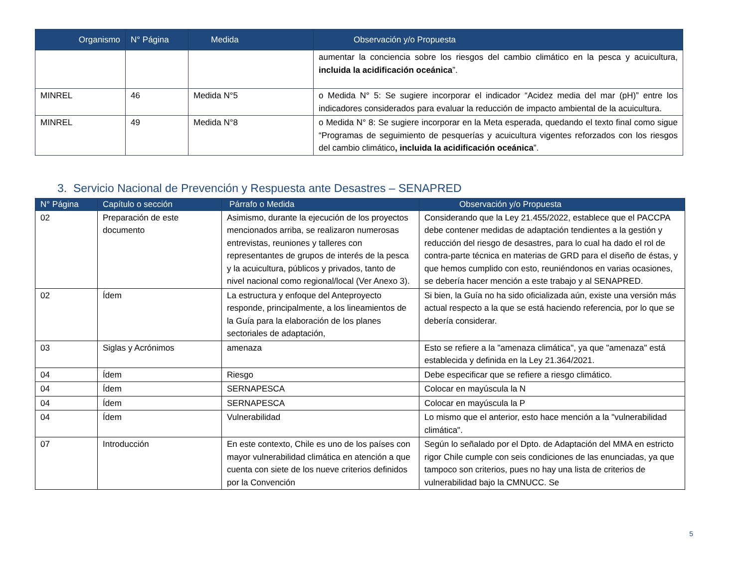| Organismo | N° Página | Medida | Observación y/o Propuesta |
| --- | --- | --- | --- |
| | | | aumentar la conciencia sobre los riesgos del cambio climático en la pesca y acuicultura, incluida la acidificación oceánica ”. |
| MINREL | 46 | Medida N°5 | o Medida N° 5: Se sugiere incorporar el indicador “Acidez media del mar (pH)” entre los indicadores considerados para evaluar la reducción de impacto ambiental de la acuicultura. |
| MINREL | 49 | Medida N°8 | o Medida N° 8: Se sugiere incorporar en la Meta esperada, quedando el texto final como sigue “Programas de seguimiento de pesquerías y acuicultura vigentes reforzados con los riesgos del cambio climático , incluida la acidificación oceánica ”. |
3. Servicio Nacional de Prevención y Respuesta ante Desastres – SENAPRED
| N° Página | Capítulo o sección | Párrafo o Medida | Observación y/o Propuesta |
| --- | --- | --- | --- |
| 02 | Preparación de este documento | Asimismo, durante la ejecución de los proyectos mencionados arriba, se realizaron numerosas entrevistas, reuniones y talleres con representantes de grupos de interés de la pesca y la acuicultura, públicos y privados, tanto de nivel nacional como regional/local (Ver Anexo 3). | Considerando que la Ley 21.455/2022, establece que el PACCPA debe contener medidas de adaptación tendientes a la gestión y reducción del riesgo de desastres, para lo cual ha dado el rol de contra-parte técnica en materias de GRD para el diseño de éstas, y que hemos cumplido con esto, reuniéndonos en varias ocasiones, se debería hacer mención a este trabajo y al SENAPRED. |
| 02 | Ídem | La estructura y enfoque del Anteproyecto responde, principalmente, a los lineamientos de la Guía para la elaboración de los planes sectoriales de adaptación, | Si bien, la Guía no ha sido oficializada aún, existe una versión más actual respecto a la que se está haciendo referencia, por lo que se debería considerar. |
| 03 | Siglas y Acrónimos | amenaza | Esto se refiere a la "amenaza climática", ya que "amenaza" está establecida y definida en la Ley 21.364/2021. |
| 04 | Ídem | Riesgo | Debe especificar que se refiere a riesgo climático. |
| 04 | Ídem | SERNAPESCA | Colocar en mayúscula la N |
| 04 | Ídem | SERNAPESCA | Colocar en mayúscula la P |
| 04 | Ídem | Vulnerabilidad | Lo mismo que el anterior, esto hace mención a la "vulnerabilidad climática". |
| 07 | Introducción | En este contexto, Chile es uno de los países con mayor vulnerabilidad climática en atención a que cuenta con siete de los nueve criterios definidos por la Convención | Según lo señalado por el Dpto. de Adaptación del MMA en estricto rigor Chile cumple con seis condiciones de las enunciadas, ya que tampoco son criterios, pues no hay una lista de criterios de vulnerabilidad bajo la CMNUCC. Se |
5